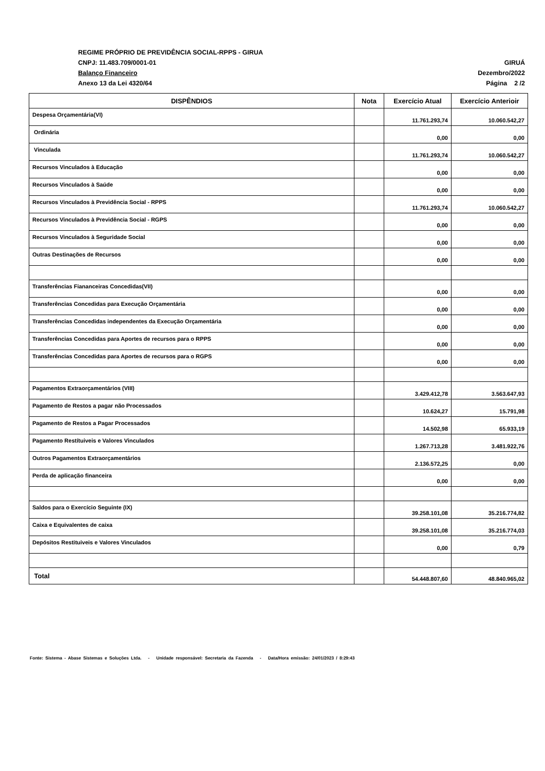REGIME PRÓPRIO DE PREVIDÊNCIA SOCIAL-RPPS - GIRUA
CNPJ: 11.483.709/0001-01 GIRUÁ
Balanço Financeiro Dezembro/2022
Anexo 13 da Lei 4320/64 Página 2 /2
| DISPÊNDIOS | Nota | Exercício Atual | Exercício Anterioir |
| --- | --- | --- | --- |
| Despesa Orçamentária(VI) | | 11.761.293,74 | 10.060.542,27 |
| Ordinária | | 0,00 | 0,00 |
| Vinculada | | 11.761.293,74 | 10.060.542,27 |
| Recursos Vinculados à Educação | | 0,00 | 0,00 |
| Recursos Vinculados à Saúde | | 0,00 | 0,00 |
| Recursos Vinculados à Previdência Social - RPPS | | 11.761.293,74 | 10.060.542,27 |
| Recursos Vinculados à Previdência Social - RGPS | | 0,00 | 0,00 |
| Recursos Vinculados à Seguridade Social | | 0,00 | 0,00 |
| Outras Destinações de Recursos | | 0,00 | 0,00 |
| Transferências Fiananceiras Concedidas(VII) | | 0,00 | 0,00 |
| Transferências Concedidas para Execução Orçamentária | | 0,00 | 0,00 |
| Transferências Concedidas independentes da Execução Orçamentária | | 0,00 | 0,00 |
| Transferências Concedidas para Aportes de recursos para o RPPS | | 0,00 | 0,00 |
| Transferências Concedidas para Aportes de recursos para o RGPS | | 0,00 | 0,00 |
| Pagamentos Extraorçamentários (VIII) | | 3.429.412,78 | 3.563.647,93 |
| Pagamento de Restos a pagar não Processados | | 10.624,27 | 15.791,98 |
| Pagamento de Restos a Pagar Processados | | 14.502,98 | 65.933,19 |
| Pagamento Restítuiveis e Valores Vinculados | | 1.267.713,28 | 3.481.922,76 |
| Outros Pagamentos Extraorçamentários | | 2.136.572,25 | 0,00 |
| Perda de aplicação financeira | | 0,00 | 0,00 |
| Saldos para o Exercício Seguinte (IX) | | 39.258.101,08 | 35.216.774,82 |
| Caixa e Equivalentes de caixa | | 39.258.101,08 | 35.216.774,03 |
| Depósitos Restituiveis e Valores Vinculados | | 0,00 | 0,79 |
| Total | | 54.448.807,60 | 48.840.965,02 |
Fonte: Sistema - Abase Sistemas e Soluções Ltda. - Unidade responsável: Secretaria da Fazenda - Data/Hora emissão: 24/01/2023 / 8:29:43